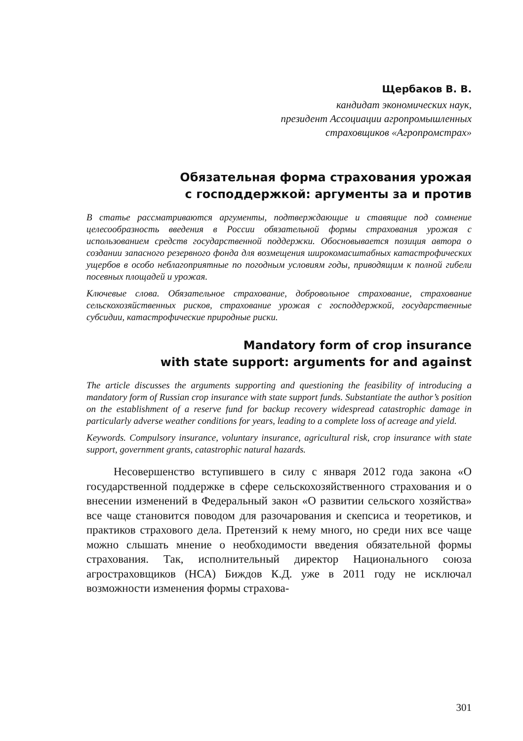Щербаков В. В.
кандидат экономических наук,
президент Ассоциации агропромышленных
страховщиков «Агропромстрах»
Обязательная форма страхования урожая
с господдержкой: аргументы за и против
В статье рассматриваются аргументы, подтверждающие и ставящие под сомнение целесообразность введения в России обязательной формы страхования урожая с использованием средств государственной поддержки. Обосновывается позиция автора о создании запасного резервного фонда для возмещения широкомасштабных катастрофических ущербов в особо неблагоприятные по погодным условиям годы, приводящим к полной гибели посевных площадей и урожая.
Ключевые слова. Обязательное страхование, добровольное страхование, страхование сельскохозяйственных рисков, страхование урожая с господдержкой, государственные субсидии, катастрофические природные риски.
Mandatory form of crop insurance
with state support: arguments for and against
The article discusses the arguments supporting and questioning the feasibility of introducing a mandatory form of Russian crop insurance with state support funds. Substantiate the author’s position on the establishment of a reserve fund for backup recovery widespread catastrophic damage in particularly adverse weather conditions for years, leading to a complete loss of acreage and yield.
Keywords. Compulsory insurance, voluntary insurance, agricultural risk, crop insurance with state support, government grants, catastrophic natural hazards.
Несовершенство вступившего в силу с января 2012 года закона «О государственной поддержке в сфере сельскохозяйственного страхования и о внесении изменений в Федеральный закон «О развитии сельского хозяйства» все чаще становится поводом для разочарования и скепсиса и теоретиков, и практиков страхового дела. Претензий к нему много, но среди них все чаще можно слышать мнение о необходимости введения обязательной формы страхования. Так, исполнительный директор Национального союза агростраховщиков (НСА) Биждов К.Д. уже в 2011 году не исключал возможности изменения формы страхова-
301